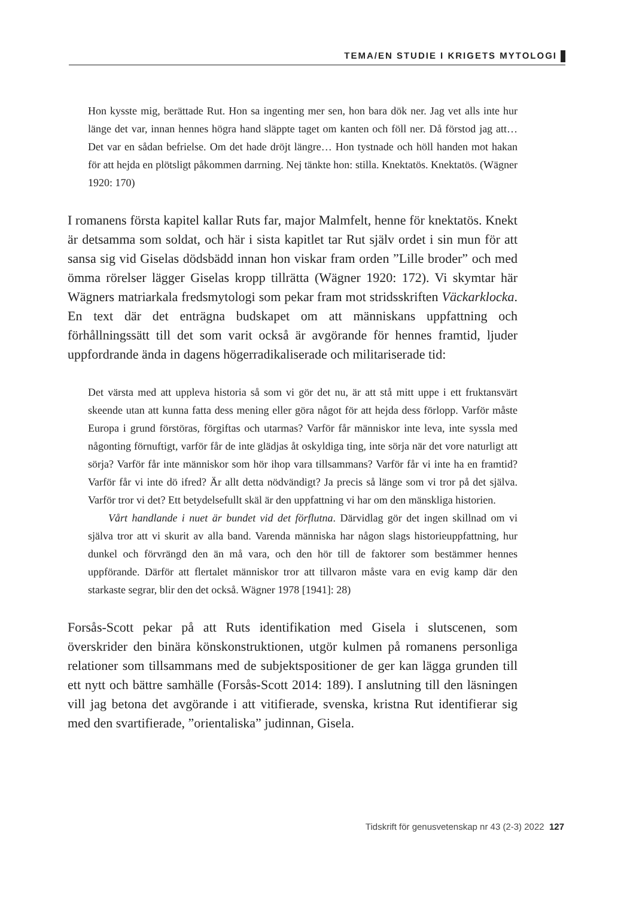TEMA/EN STUDIE I KRIGETS MYTOLOGI
Hon kysste mig, berättade Rut. Hon sa ingenting mer sen, hon bara dök ner. Jag vet alls inte hur länge det var, innan hennes högra hand släppte taget om kanten och föll ner. Då förstod jag att… Det var en sådan befrielse. Om det hade dröjt längre… Hon tystnade och höll handen mot hakan för att hejda en plötsligt påkommen darrning. Nej tänkte hon: stilla. Knektatös. Knektatös. (Wägner 1920: 170)
I romanens första kapitel kallar Ruts far, major Malmfelt, henne för knektatös. Knekt är detsamma som soldat, och här i sista kapitlet tar Rut själv ordet i sin mun för att sansa sig vid Giselas dödsbädd innan hon viskar fram orden ”Lille broder” och med ömma rörelser lägger Giselas kropp tillrätta (Wägner 1920: 172). Vi skymtar här Wägners matriarkala fredsmytologi som pekar fram mot stridsskriften Väckarklocka. En text där det enträgna budskapet om att människans uppfattning och förhållningssätt till det som varit också är avgörande för hennes framtid, ljuder uppfordrande ända in dagens högerradikaliserade och militariserade tid:
Det värsta med att uppleva historia så som vi gör det nu, är att stå mitt uppe i ett fruktansvärt skeende utan att kunna fatta dess mening eller göra något för att hejda dess förlopp. Varför måste Europa i grund förstöras, förgiftas och utarmas? Varför får människor inte leva, inte syssla med någonting förnuftigt, varför får de inte glädjas åt oskyldiga ting, inte sörja när det vore naturligt att sörja? Varför får inte människor som hör ihop vara tillsammans? Varför får vi inte ha en framtid? Varför får vi inte dö ifred? Är allt detta nödvändigt? Ja precis så länge som vi tror på det själva. Varför tror vi det? Ett betydelsefullt skäl är den uppfattning vi har om den mänskliga historien.
Vårt handlande i nuet är bundet vid det förflutna. Därvidlag gör det ingen skillnad om vi själva tror att vi skurit av alla band. Varenda människa har någon slags historieuppfattning, hur dunkel och förvrängd den än må vara, och den hör till de faktorer som bestämmer hennes uppförande. Därför att flertalet människor tror att tillvaron måste vara en evig kamp där den starkaste segrar, blir den det också. Wägner 1978 [1941]: 28)
Forsås-Scott pekar på att Ruts identifikation med Gisela i slutscenen, som överskrider den binära könskonstruktionen, utgör kulmen på romanens personliga relationer som tillsammans med de subjektspositioner de ger kan lägga grunden till ett nytt och bättre samhälle (Forsås-Scott 2014: 189). I anslutning till den läsningen vill jag betona det avgörande i att vitifierade, svenska, kristna Rut identifierar sig med den svartifierade, ”orientaliska” judinnan, Gisela.
Tidskrift för genusvetenskap nr 43 (2-3) 2022 127